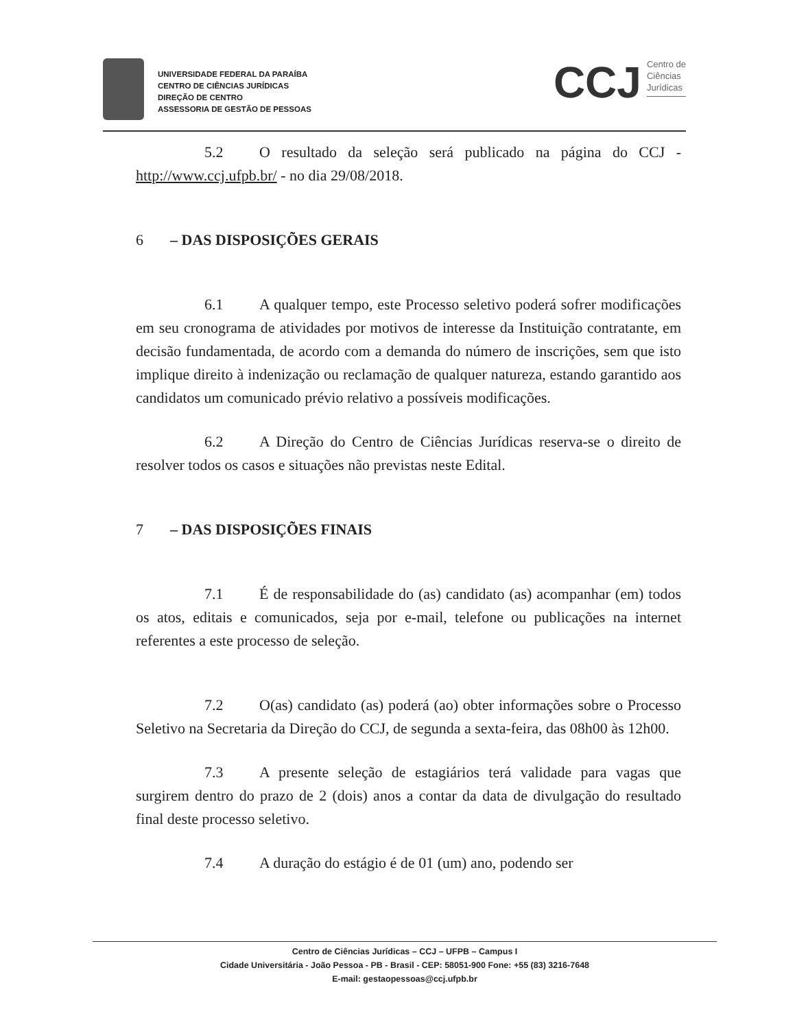UNIVERSIDADE FEDERAL DA PARAÍBA
CENTRO DE CIÊNCIAS JURÍDICAS
DIREÇÃO DE CENTRO
ASSESSORIA DE GESTÃO DE PESSOAS
CCJ
Centro de
Ciências
Jurídicas
5.2 O resultado da seleção será publicado na página do CCJ - http://www.ccj.ufpb.br/ - no dia 29/08/2018.
6 – DAS DISPOSIÇÕES GERAIS
6.1 A qualquer tempo, este Processo seletivo poderá sofrer modificações em seu cronograma de atividades por motivos de interesse da Instituição contratante, em decisão fundamentada, de acordo com a demanda do número de inscrições, sem que isto implique direito à indenização ou reclamação de qualquer natureza, estando garantido aos candidatos um comunicado prévio relativo a possíveis modificações.
6.2 A Direção do Centro de Ciências Jurídicas reserva-se o direito de resolver todos os casos e situações não previstas neste Edital.
7 – DAS DISPOSIÇÕES FINAIS
7.1 É de responsabilidade do (as) candidato (as) acompanhar (em) todos os atos, editais e comunicados, seja por e-mail, telefone ou publicações na internet referentes a este processo de seleção.
7.2 O(as) candidato (as) poderá (ao) obter informações sobre o Processo Seletivo na Secretaria da Direção do CCJ, de segunda a sexta-feira, das 08h00 às 12h00.
7.3 A presente seleção de estagiários terá validade para vagas que surgirem dentro do prazo de 2 (dois) anos a contar da data de divulgação do resultado final deste processo seletivo.
7.4 A duração do estágio é de 01 (um) ano, podendo ser
Centro de Ciências Jurídicas – CCJ – UFPB – Campus I
Cidade Universitária - João Pessoa - PB - Brasil - CEP: 58051-900 Fone: +55 (83) 3216-7648
E-mail: gestaopessoas@ccj.ufpb.br